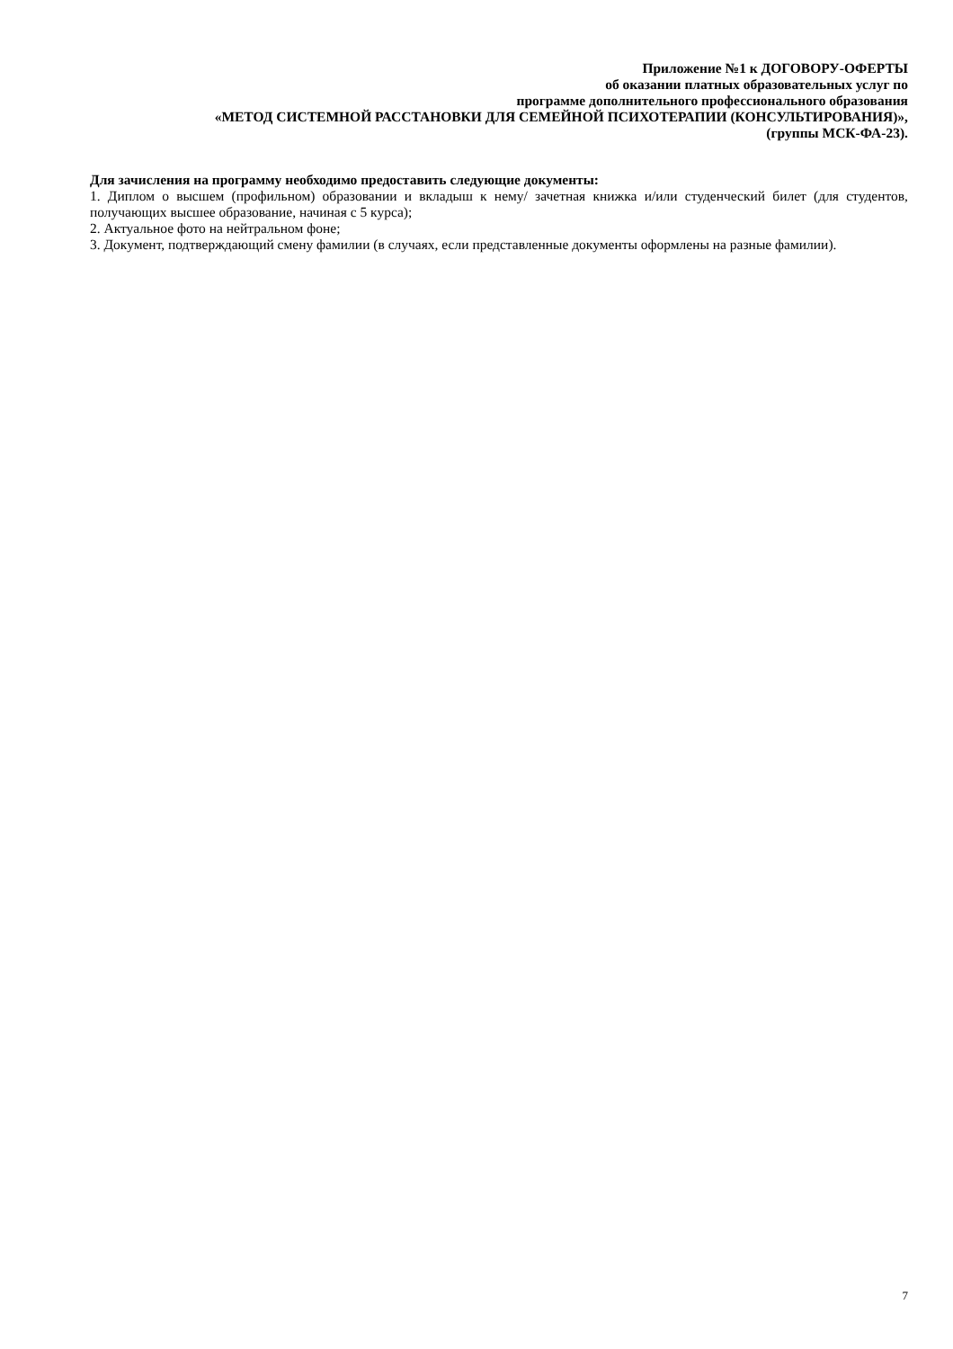Приложение №1 к ДОГОВОРУ-ОФЕРТЫ
об оказании платных образовательных услуг по
программе дополнительного профессионального образования
«МЕТОД СИСТЕМНОЙ РАССТАНОВКИ ДЛЯ СЕМЕЙНОЙ ПСИХОТЕРАПИИ (КОНСУЛЬТИРОВАНИЯ)»,
(группы МСК-ФА-23).
Для зачисления на программу необходимо предоставить следующие документы:
1. Диплом о высшем (профильном) образовании и вкладыш к нему/ зачетная книжка и/или студенческий билет (для студентов, получающих высшее образование, начиная с 5 курса);
2. Актуальное фото на нейтральном фоне;
3. Документ, подтверждающий смену фамилии (в случаях, если представленные документы оформлены на разные фамилии).
7